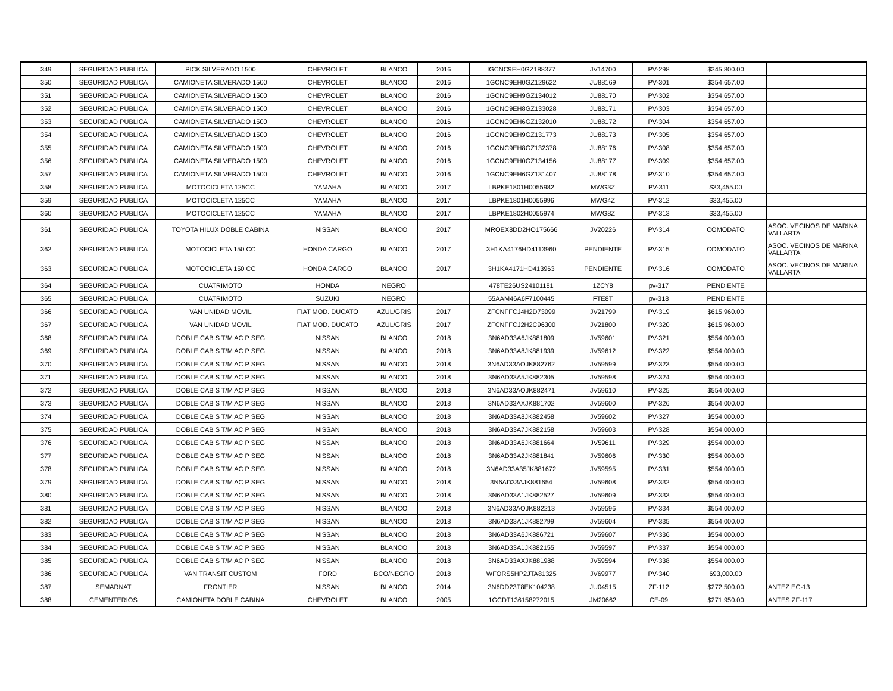| 349 | SEGURIDAD PUBLICA | PICK SILVERADO 1500 | CHEVROLET | BLANCO | 2016 | IGCNC9EH0GZ188377 | JV14700 | PV-298 | $345,800.00 | |
| 350 | SEGURIDAD PUBLICA | CAMIONETA SILVERADO 1500 | CHEVROLET | BLANCO | 2016 | 1GCNC9EH0GZ129622 | JU88169 | PV-301 | $354,657.00 | |
| 351 | SEGURIDAD PUBLICA | CAMIONETA SILVERADO 1500 | CHEVROLET | BLANCO | 2016 | 1GCNC9EH9GZ134012 | JU88170 | PV-302 | $354,657.00 | |
| 352 | SEGURIDAD PUBLICA | CAMIONETA SILVERADO 1500 | CHEVROLET | BLANCO | 2016 | 1GCNC9EH8GZ133028 | JU88171 | PV-303 | $354,657.00 | |
| 353 | SEGURIDAD PUBLICA | CAMIONETA SILVERADO 1500 | CHEVROLET | BLANCO | 2016 | 1GCNC9EH6GZ132010 | JU88172 | PV-304 | $354,657.00 | |
| 354 | SEGURIDAD PUBLICA | CAMIONETA SILVERADO 1500 | CHEVROLET | BLANCO | 2016 | 1GCNC9EH9GZ131773 | JU88173 | PV-305 | $354,657.00 | |
| 355 | SEGURIDAD PUBLICA | CAMIONETA SILVERADO 1500 | CHEVROLET | BLANCO | 2016 | 1GCNC9EH8GZ132378 | JU88176 | PV-308 | $354,657.00 | |
| 356 | SEGURIDAD PUBLICA | CAMIONETA SILVERADO 1500 | CHEVROLET | BLANCO | 2016 | 1GCNC9EH0GZ134156 | JU88177 | PV-309 | $354,657.00 | |
| 357 | SEGURIDAD PUBLICA | CAMIONETA SILVERADO 1500 | CHEVROLET | BLANCO | 2016 | 1GCNC9EH6GZ131407 | JU88178 | PV-310 | $354,657.00 | |
| 358 | SEGURIDAD PUBLICA | MOTOCICLETA 125CC | YAMAHA | BLANCO | 2017 | LBPKE1801H0055982 | MWG3Z | PV-311 | $33,455.00 | |
| 359 | SEGURIDAD PUBLICA | MOTOCICLETA 125CC | YAMAHA | BLANCO | 2017 | LBPKE1801H0055996 | MWG4Z | PV-312 | $33,455.00 | |
| 360 | SEGURIDAD PUBLICA | MOTOCICLETA 125CC | YAMAHA | BLANCO | 2017 | LBPKE1802H0055974 | MWG8Z | PV-313 | $33,455.00 | |
| 361 | SEGURIDAD PUBLICA | TOYOTA HILUX DOBLE CABINA | NISSAN | BLANCO | 2017 | MROEX8DD2HO175666 | JV20226 | PV-314 | COMODATO | ASOC. VECINOS DE MARINA VALLARTA |
| 362 | SEGURIDAD PUBLICA | MOTOCICLETA 150 CC | HONDA CARGO | BLANCO | 2017 | 3H1KA4176HD4113960 | PENDIENTE | PV-315 | COMODATO | ASOC. VECINOS DE MARINA VALLARTA |
| 363 | SEGURIDAD PUBLICA | MOTOCICLETA 150 CC | HONDA CARGO | BLANCO | 2017 | 3H1KA4171HD413963 | PENDIENTE | PV-316 | COMODATO | ASOC. VECINOS DE MARINA VALLARTA |
| 364 | SEGURIDAD PUBLICA | CUATRIMOTO | HONDA | NEGRO | | 478TE26US24101181 | 1ZCY8 | pv-317 | PENDIENTE | |
| 365 | SEGURIDAD PUBLICA | CUATRIMOTO | SUZUKI | NEGRO | | 55AAM46A6F7100445 | FTE8T | pv-318 | PENDIENTE | |
| 366 | SEGURIDAD PUBLICA | VAN UNIDAD MOVIL | FIAT MOD. DUCATO | AZUL/GRIS | 2017 | ZFCNFFCJ4H2D73099 | JV21799 | PV-319 | $615,960.00 | |
| 367 | SEGURIDAD PUBLICA | VAN UNIDAD MOVIL | FIAT MOD. DUCATO | AZUL/GRIS | 2017 | ZFCNFFCJ2H2C96300 | JV21800 | PV-320 | $615,960.00 | |
| 368 | SEGURIDAD PUBLICA | DOBLE CAB S T/M AC P SEG | NISSAN | BLANCO | 2018 | 3N6AD33A6JK881809 | JV59601 | PV-321 | $554,000.00 | |
| 369 | SEGURIDAD PUBLICA | DOBLE CAB S T/M AC P SEG | NISSAN | BLANCO | 2018 | 3N6AD33A8JK881939 | JV59612 | PV-322 | $554,000.00 | |
| 370 | SEGURIDAD PUBLICA | DOBLE CAB S T/M AC P SEG | NISSAN | BLANCO | 2018 | 3N6AD33AOJK882762 | JV59599 | PV-323 | $554,000.00 | |
| 371 | SEGURIDAD PUBLICA | DOBLE CAB S T/M AC P SEG | NISSAN | BLANCO | 2018 | 3N6AD33A5JK882305 | JV59598 | PV-324 | $554,000.00 | |
| 372 | SEGURIDAD PUBLICA | DOBLE CAB S T/M AC P SEG | NISSAN | BLANCO | 2018 | 3N6AD33AOJK882471 | JV59610 | PV-325 | $554,000.00 | |
| 373 | SEGURIDAD PUBLICA | DOBLE CAB S T/M AC P SEG | NISSAN | BLANCO | 2018 | 3N6AD33AXJK881702 | JV59600 | PV-326 | $554,000.00 | |
| 374 | SEGURIDAD PUBLICA | DOBLE CAB S T/M AC P SEG | NISSAN | BLANCO | 2018 | 3N6AD33A8JK882458 | JV59602 | PV-327 | $554,000.00 | |
| 375 | SEGURIDAD PUBLICA | DOBLE CAB S T/M AC P SEG | NISSAN | BLANCO | 2018 | 3N6AD33A7JK882158 | JV59603 | PV-328 | $554,000.00 | |
| 376 | SEGURIDAD PUBLICA | DOBLE CAB S T/M AC P SEG | NISSAN | BLANCO | 2018 | 3N6AD33A6JK881664 | JV59611 | PV-329 | $554,000.00 | |
| 377 | SEGURIDAD PUBLICA | DOBLE CAB S T/M AC P SEG | NISSAN | BLANCO | 2018 | 3N6AD33A2JK881841 | JV59606 | PV-330 | $554,000.00 | |
| 378 | SEGURIDAD PUBLICA | DOBLE CAB S T/M AC P SEG | NISSAN | BLANCO | 2018 | 3N6AD33A35JK881672 | JV59595 | PV-331 | $554,000.00 | |
| 379 | SEGURIDAD PUBLICA | DOBLE CAB S T/M AC P SEG | NISSAN | BLANCO | 2018 | 3N6AD33AJK881654 | JV59608 | PV-332 | $554,000.00 | |
| 380 | SEGURIDAD PUBLICA | DOBLE CAB S T/M AC P SEG | NISSAN | BLANCO | 2018 | 3N6AD33A1JK882527 | JV59609 | PV-333 | $554,000.00 | |
| 381 | SEGURIDAD PUBLICA | DOBLE CAB S T/M AC P SEG | NISSAN | BLANCO | 2018 | 3N6AD33AOJK882213 | JV59596 | PV-334 | $554,000.00 | |
| 382 | SEGURIDAD PUBLICA | DOBLE CAB S T/M AC P SEG | NISSAN | BLANCO | 2018 | 3N6AD33A1JK882799 | JV59604 | PV-335 | $554,000.00 | |
| 383 | SEGURIDAD PUBLICA | DOBLE CAB S T/M AC P SEG | NISSAN | BLANCO | 2018 | 3N6AD33A6JK886721 | JV59607 | PV-336 | $554,000.00 | |
| 384 | SEGURIDAD PUBLICA | DOBLE CAB S T/M AC P SEG | NISSAN | BLANCO | 2018 | 3N6AD33A1JK882155 | JV59597 | PV-337 | $554,000.00 | |
| 385 | SEGURIDAD PUBLICA | DOBLE CAB S T/M AC P SEG | NISSAN | BLANCO | 2018 | 3N6AD33AXJK881988 | JV59594 | PV-338 | $554,000.00 | |
| 386 | SEGURIDAD PUBLICA | VAN TRANSIT CUSTOM | FORD | BCO/NEGRO | 2018 | WFORS5HP2JTA81325 | JV69977 | PV-340 | 693,000.00 | |
| 387 | SEMARNAT | FRONTIER | NISSAN | BLANCO | 2014 | 3N6DD23T8EK104238 | JU04515 | ZF-112 | $272,500.00 | ANTEZ EC-13 |
| 388 | CEMENTERIOS | CAMIONETA DOBLE CABINA | CHEVROLET | BLANCO | 2005 | 1GCDT136158272015 | JM20662 | CE-09 | $271,950.00 | ANTES ZF-117 |